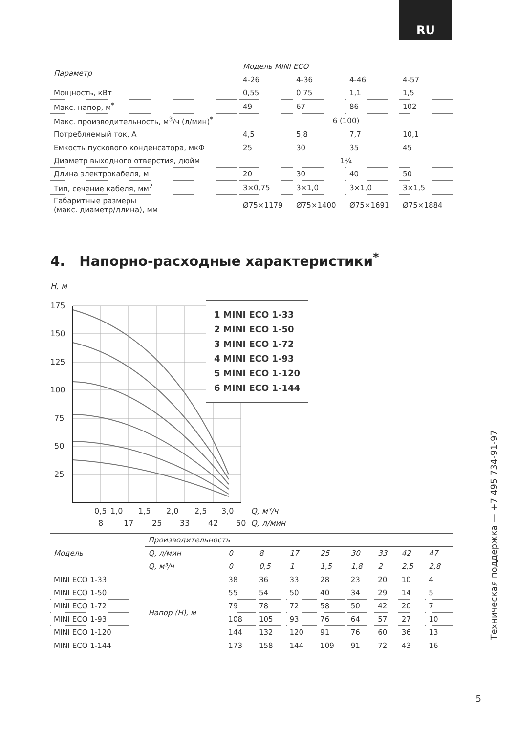RU
| Параметр | Модель MINI ECO | | | |
| --- | --- | --- | --- | --- |
| | 4-26 | 4-36 | 4-46 | 4-57 |
| Мощность, кВт | 0,55 | 0,75 | 1,1 | 1,5 |
| Макс. напор, м<sup>*</sup> | 49 | 67 | 86 | 102 |
| Макс. производительность, м<sup>3</sup>/ч (л/мин)<sup>*</sup> | 6 (100) | | | |
| Потребляемый ток, А | 4,5 | 5,8 | 7,7 | 10,1 |
| Емкость пускового конденсатора, мкФ | 25 | 30 | 35 | 45 |
| Диаметр выходного отверстия, дюйм | 1¼ | | | |
| Длина электрокабеля, м | 20 | 30 | 40 | 50 |
| Тип, сечение кабеля, мм<sup>2</sup> | 3×0,75 | 3×1,0 | 3×1,0 | 3×1,5 |
| Габаритные размеры (макс. диаметр/длина), мм | Ø75×1179 | Ø75×1400 | Ø75×1691 | Ø75×1884 |
4. Напорно-расходные характеристики<sup>*</sup>
H, м
175
150
125
100
75
50
25
3,0
2,5
2,0
1,5
1,0
0,5
Q, м³/ч
8
17
25
33
42
50
Q, л/мин
1 MINI ECO 1-33
2 MINI ECO 1-50
3 MINI ECO 1-72
4 MINI ECO 1-93
5 MINI ECO 1-120
6 MINI ECO 1-144
| Модель | Производительность | | | | | | | | |
| --- | --- | --- | --- | --- | --- | --- | --- | --- | --- |
| | Q, л/мин | 0 | 8 | 17 | 25 | 30 | 33 | 42 | 47 |
| | Q, м³/ч | 0 | 0,5 | 1 | 1,5 | 1,8 | 2 | 2,5 | 2,8 |
| MINI ECO 1-33 | Напор (H), м | 38 | 36 | 33 | 28 | 23 | 20 | 10 | 4 |
| MINI ECO 1-50 | | 55 | 54 | 50 | 40 | 34 | 29 | 14 | 5 |
| MINI ECO 1-72 | | 79 | 78 | 72 | 58 | 50 | 42 | 20 | 7 |
| MINI ECO 1-93 | | 108 | 105 | 93 | 76 | 64 | 57 | 27 | 10 |
| MINI ECO 1-120 | | 144 | 132 | 120 | 91 | 76 | 60 | 36 | 13 |
| MINI ECO 1-144 | | 173 | 158 | 144 | 109 | 91 | 72 | 43 | 16 |
Техническая поддержка — +7 495 734-91-97
5